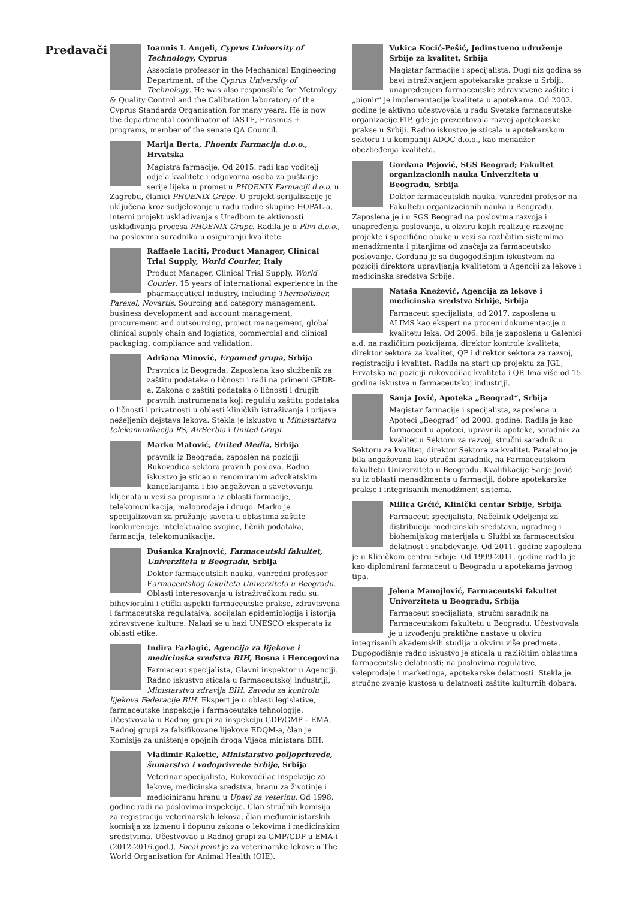Predavači
Ioannis I. Angeli, Cyprus University of Technology, Cyprus
Associate professor in the Mechanical Engineering Department, of the Cyprus University of Technology. He was also responsible for Metrology & Quality Control and the Calibration laboratory of the Cyprus Standards Organisation for many years. He is now the departmental coordinator of IASTE, Erasmus + programs, member of the senate QA Council.
Marija Berta, Phoenix Farmacija d.o.o., Hrvatska
Magistra farmacije. Od 2015. radi kao voditelj odjela kvalitete i odgovorna osoba za puštanje serije lijeka u promet u PHOENIX Farmaciji d.o.o. u Zagrebu, članici PHOENIX Grupe. U projekt serijalizacije je uključena kroz sudjelovanje u radu radne skupine HOPAL-a, interni projekt usklađivanja s Uredbom te aktivnosti usklađivanja procesa PHOENIX Grupe. Radila je u Plivi d.o.o., na poslovima suradnika u osiguranju kvalitete.
Raffaele Laciti, Product Manager, Clinical Trial Supply, World Courier, Italy
Product Manager, Clinical Trial Supply, World Courier. 15 years of international experience in the pharmaceutical industry, including Thermofisher, Parexel, Novartis. Sourcing and category management, business development and account management, procurement and outsourcing, project management, global clinical supply chain and logistics, commercial and clinical packaging, compliance and validation.
Adriana Minović, Ergomed grupa, Srbija
Pravnica iz Beograda. Zaposlena kao službenik za zaštitu podataka o ličnosti i radi na primeni GPDR-a, Zakona o zaštiti podataka o ličnosti i drugih pravnih instrumenata koji regulišu zaštitu podataka o ličnosti i privatnosti u oblasti kliničkih istraživanja i prijave neželjenih dejstava lekova. Stekla je iskustvo u Ministartstvu telekomunikacija RS, AirSerbia i United Grupi.
Marko Matović, United Media, Srbija
pravnik iz Beograda, zaposlen na poziciji Rukovodica sektora pravnih poslova. Radno iskustvo je sticao u renomiranim advokatskim kancelarijama i bio angažovan u savetovanju klijenata u vezi sa propisima iz oblasti farmacije, telekomunikacija, maloprodaje i drugo. Marko je specijalizovan za pružanje saveta u oblastima zaštite konkurencije, intelektualne svojine, ličnih podataka, farmacija, telekomunikacije.
Dušanka Krajnović, Farmaceutski fakultet, Univerziteta u Beogradu, Srbija
Doktor farmaceutskih nauka, vanredni professor Farmaceutskog fakulteta Univerziteta u Beogradu. Oblasti interesovanja u istraživačkom radu su: bihevioralni i etički aspekti farmaceutske prakse, zdravtsvena i farmaceutska regulataiva, socijalan epidemiologija i istorija zdravstvene kulture. Nalazi se u bazi UNESCO eksperata iz oblasti etike.
Indira Fazlagić, Agencija za lijekove i medicinska sredstva BIH, Bosna i Hercegovina
Farmaceut specijalista, Glavni inspektor u Agenciji. Radno iskustvo sticala u farmaceutskoj industriji, Ministarstvu zdravlja BIH, Zavodu za kontrolu lijekova Federacije BIH. Ekspert je u oblasti legislative, farmaceutske inspekcije i farmaceutske tehnologije. Učestvovala u Radnoj grupi za inspekciju GDP/GMP – EMA, Radnoj grupi za falsifikovane lijekove EDQM-a, član je Komisije za uništenje opojnih droga Vijeća ministara BIH.
Vladimir Raketic, Ministarstvo poljoprivrede, šumarstva i vodoprivrede Srbije, Srbija
Veterinar specijalista, Rukovodilac inspekcije za lekove, medicinska sredstva, hranu za životinje i mediciniranu hranu u Upavi za veterinu. Od 1998. godine radi na poslovima inspekcije. Član stručnih komisija za registraciju veterinarskih lekova, član međuministarskih komisija za izmenu i dopunu zakona o lekovima i medicinskim sredstvima. Učestvovao u Radnoj grupi za GMP/GDP u EMA-i (2012-2016.god.). Focal point je za veterinarske lekove u The World Organisation for Animal Health (OIE).
Vukica Kocić-Pešić, Jedinstveno udruženje Srbije za kvalitet, Srbija
Magistar farmacije i specijalista. Dugi niz godina se bavi istraživanjem apotekarske prakse u Srbiji, unapređenjem farmaceutske zdravstvene zaštite i „pionir“ je implementacije kvaliteta u apotekama. Od 2002. godine je aktivno učestvovala u radu Svetske farmaceutske organizacije FIP, gde je prezentovala razvoj apotekarske prakse u Srbiji. Radno iskustvo je sticala u apotekarskom sektoru i u kompaniji ADOC d.o.o., kao menadžer obezbeđenja kvaliteta.
Gordana Pejović, SGS Beograd; Fakultet organizacionih nauka Univerziteta u Beogradu, Srbija
Doktor farmaceutskih nauka, vanredni profesor na Fakultetu organizacionih nauka u Beogradu. Zaposlena je i u SGS Beograd na poslovima razvoja i unapređenja poslovanja, u okviru kojih realizuje razvojne projekte i specifične obuke u vezi sa različitim sistemima menadžmenta i pitanjima od značaja za farmaceutsko poslovanje. Gordana je sa dugogodišnjim iskustvom na poziciji direktora upravljanja kvalitetom u Agenciji za lekove i medicinska sredstva Srbije.
Nataša Knežević, Agencija za lekove i medicinska sredstva Srbije, Srbija
Farmaceut specijalista, od 2017. zaposlena u ALIMS kao ekspert na proceni dokumentacije o kvalitetu leka. Od 2006. bila je zaposlena u Galenici a.d. na različitim pozicijama, direktor kontrole kvaliteta, direktor sektora za kvalitet, QP i direktor sektora za razvoj, registraciju i kvalitet. Radila na start up projektu za JGL, Hrvatska na poziciji rukovodilac kvaliteta i QP. Ima više od 15 godina iskustva u farmaceutskoj industriji.
Sanja Jović, Apoteka „Beograd“, Srbija
Magistar farmacije i specijalista, zaposlena u Apoteci „Beograd“ od 2000. godine. Radila je kao farmaceut u apoteci, upravnik apoteke, saradnik za kvalitet u Sektoru za razvoj, stručni saradnik u Sektoru za kvalitet, direktor Sektora za kvalitet. Paralelno je bila angažovana kao stručni saradnik, na Farmaceutskom fakultetu Univerziteta u Beogradu. Kvalifikacije Sanje Jović su iz oblasti menadžmenta u farmaciji, dobre apotekarske prakse i integrisanih menadžment sistema.
Milica Grčić, Klinički centar Srbije, Srbija
Farmaceut specijalista, Načelnik Odeljenja za distribuciju medicinskih sredstava, ugradnog i biohemijskog materijala u Službi za farmaceutsku delatnost i snabdevanje. Od 2011. godine zaposlena je u Kliničkom centru Srbije. Od 1999-2011. godine radila je kao diplomirani farmaceut u Beogradu u apotekama javnog tipa.
Jelena Manojlović, Farmaceutski fakultet Univerziteta u Beogradu, Srbija
Farmaceut specijalista, stručni saradnik na Farmaceutskom fakultetu u Beogradu. Učestvovala je u izvođenju praktične nastave u okviru integrisanih akademskih studija u okviru više predmeta. Dugogodišnje radno iskustvo je sticala u različitim oblastima farmaceutske delatnosti; na poslovima regulative, veleprodaje i marketinga, apotekarske delatnosti. Stekla je stručno zvanje kustosa u delatnosti zaštite kulturnih dobara.